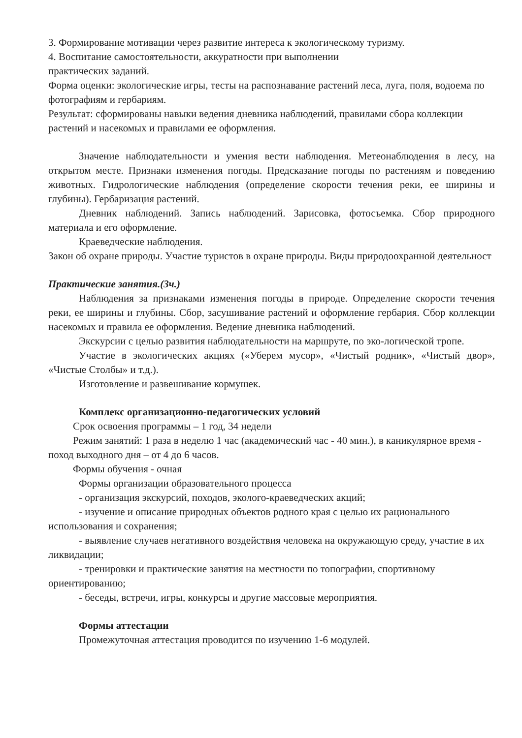3. Формирование мотивации через развитие интереса к экологическому туризму.
4. Воспитание самостоятельности, аккуратности при выполнении
практических заданий.
Форма оценки: экологические игры, тесты на распознавание растений леса, луга, поля, водоема по фотографиям и гербариям.
Результат: сформированы навыки ведения дневника наблюдений, правилами сбора коллекции растений и насекомых и правилами ее оформления.
Значение наблюдательности и умения вести наблюдения. Метеонаблюдения в лесу, на открытом месте. Признаки изменения погоды. Предсказание погоды по растениям и поведению животных. Гидрологические наблюдения (определение скорости течения реки, ее ширины и глубины). Гербаризация растений.
Дневник наблюдений. Запись наблюдений. Зарисовка, фотосъемка. Сбор природного материала и его оформление.
Краеведческие наблюдения.
Закон об охране природы. Участие туристов в охране природы. Виды природоохранной деятельност
Практические занятия.(3ч.)
Наблюдения за признаками изменения погоды в природе. Определение скорости течения реки, ее ширины и глубины. Сбор, засушивание растений и оформление гербария. Сбор коллекции насекомых и правила ее оформления. Ведение дневника наблюдений.
Экскурсии с целью развития наблюдательности на маршруте, по эко-логической тропе.
Участие в экологических акциях («Уберем мусор», «Чистый родник», «Чистый двор», «Чистые Столбы» и т.д.).
Изготовление и развешивание кормушек.
Комплекс организационно-педагогических условий
Срок освоения программы – 1 год, 34 недели
Режим занятий: 1 раза в неделю 1 час (академический час - 40 мин.), в каникулярное время - поход выходного дня – от 4 до 6 часов.
Формы обучения - очная
Формы организации образовательного процесса
- организация экскурсий, походов, эколого-краеведческих акций;
- изучение и описание природных объектов родного края с целью их рационального использования и сохранения;
- выявление случаев негативного воздействия человека на окружающую среду, участие в их ликвидации;
- тренировки и практические занятия на местности по топографии, спортивному ориентированию;
- беседы, встречи, игры, конкурсы и другие массовые мероприятия.
Формы аттестации
Промежуточная аттестация проводится по изучению 1-6 модулей.